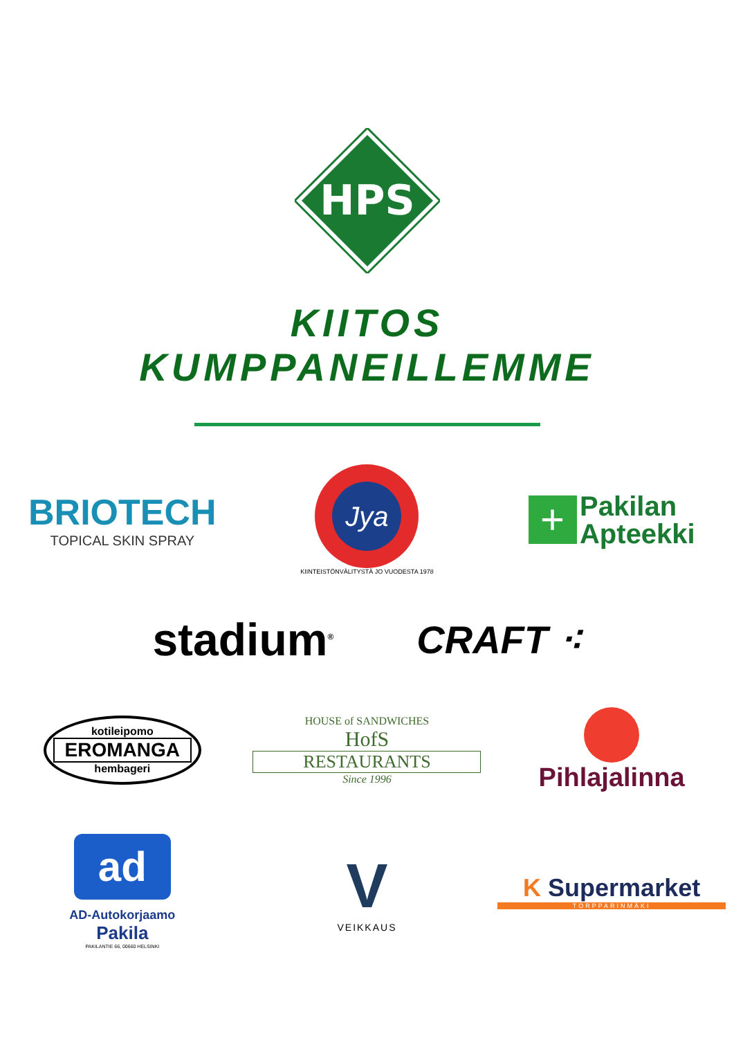HPS
KIITOS
KUMPPANEILLEMME
BRIOTECH
TOPICAL SKIN SPRAY
Jya
KIINTEISTÖNVÄLITYSTÄ JO VUODESTA 1978
+ Pakilan
Apteekki
stadium<sup>®</sup>
CRAFT ⁖
kotileipomo
EROMANGA
hembageri
HOUSE of SANDWICHES
HofS
RESTAURANTS
Since 1996
Pihlajalinna
ad
AD-Autokorjaamo
Pakila
PAKILANTIE 66, 00660 HELSINKI
V
VEIKKAUS
K Supermarket
TORPPARINMÄKI